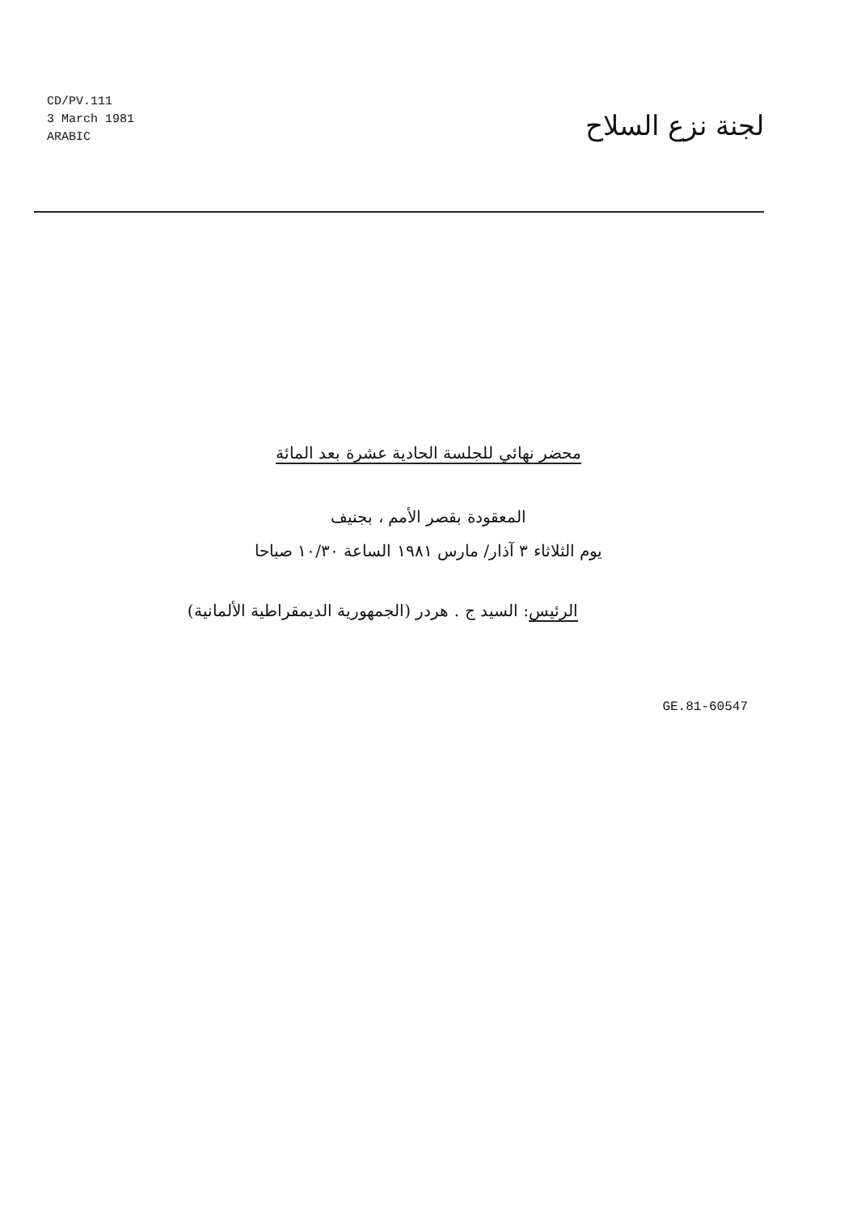CD/PV.111
3 March 1981
ARABIC
لجنة نزع السلاح
محضر نهائي للجلسة الحادية عشرة بعد المائة
المعقودة بقصر الأمم ، بجنيف
يوم الثلاثاء ٣ آذار/ مارس ١٩٨١ الساعة ١٠/٣٠ صباحا
الرئيس: السيد ج . هردر (الجمهورية الديمقراطية الألمانية)
GE.81-60547